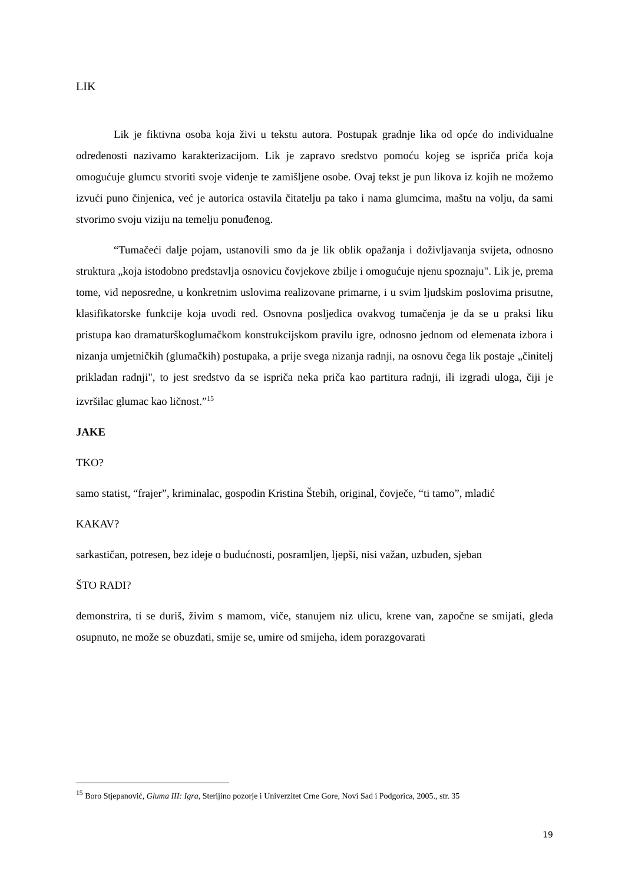LIK
Lik je fiktivna osoba koja živi u tekstu autora. Postupak gradnje lika od opće do individualne određenosti nazivamo karakterizacijom. Lik je zapravo sredstvo pomoću kojeg se ispriča priča koja omogućuje glumcu stvoriti svoje viđenje te zamišljene osobe. Ovaj tekst je pun likova iz kojih ne možemo izvući puno činjenica, već je autorica ostavila čitatelju pa tako i nama glumcima, maštu na volju, da sami stvorimo svoju viziju na temelju ponuđenog.
“Tumačeći dalje pojam, ustanovili smo da je lik oblik opažanja i doživljavanja svijeta, odnosno struktura „koja istodobno predstavlja osnovicu čovjekove zbilje i omogućuje njenu spoznaju". Lik je, prema tome, vid neposredne, u konkretnim uslovima realizovane primarne, i u svim ljudskim poslovima prisutne, klasifikatorske funkcije koja uvodi red. Osnovna posljedica ovakvog tumačenja je da se u praksi liku pristupa kao dramaturškoglumačkom konstrukcijskom pravilu igre, odnosno jednom od elemenata izbora i nizanja umjetničkih (glumačkih) postupaka, a prije svega nizanja radnji, na osnovu čega lik postaje „činitelj prikladan radnji", to jest sredstvo da se ispriča neka priča kao partitura radnji, ili izgradi uloga, čiji je izvršilac glumac kao ličnost.”<sup>15</sup>
JAKE
TKO?
samo statist, “frajer”, kriminalac, gospodin Kristina Štebih, original, čovječe, “ti tamo”, mladić
KAKAV?
sarkastičan, potresen, bez ideje o budućnosti, posramljen, ljepši, nisi važan, uzbuđen, sjeban
ŠTO RADI?
demonstrira, ti se duriš, živim s mamom, viče, stanujem niz ulicu, krene van, započne se smijati, gleda osupnuto, ne može se obuzdati, smije se, umire od smijeha, idem porazgovarati
<sup>15</sup> Boro Stjepanović, Gluma III: Igra, Sterijino pozorje i Univerzitet Crne Gore, Novi Sad i Podgorica, 2005., str. 35
19